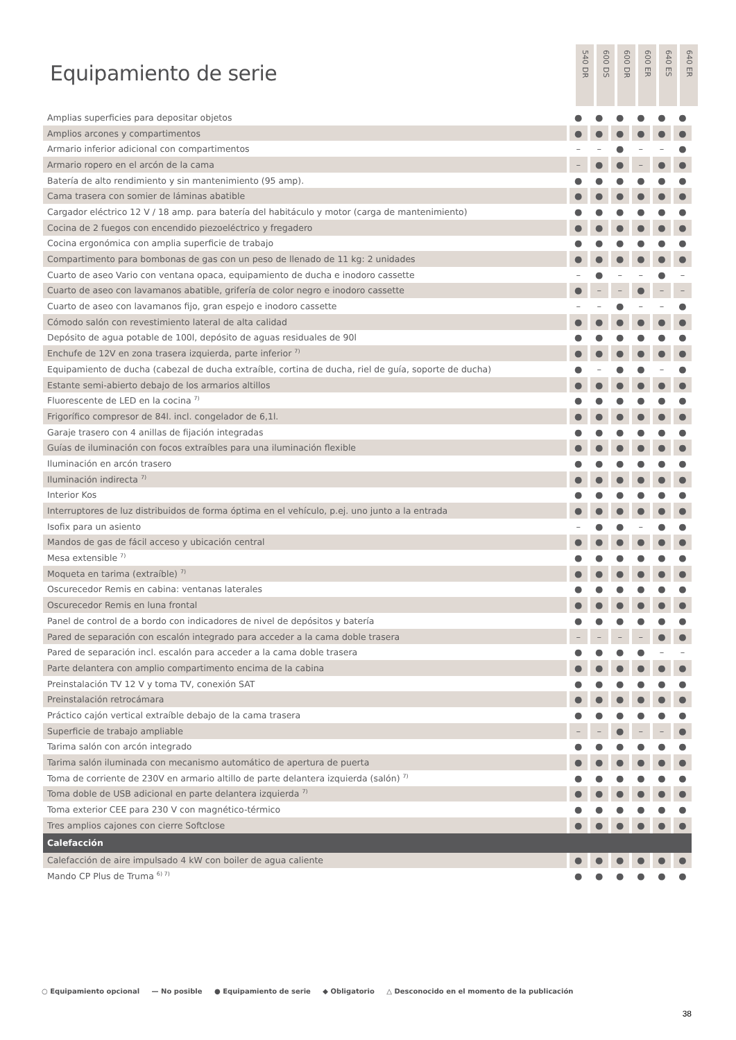Equipamiento de serie
540 DR
600 DS
600 DR
600 ER
640 ES
640 ER
| Amplias superficies para depositar objetos | ● | ● | ● | ● | ● | ● |
| Amplios arcones y compartimentos | ● | ● | ● | ● | ● | ● |
| Armario inferior adicional con compartimentos | – | – | ● | – | – | ● |
| Armario ropero en el arcón de la cama | – | ● | ● | – | ● | ● |
| Batería de alto rendimiento y sin mantenimiento (95 amp). | ● | ● | ● | ● | ● | ● |
| Cama trasera con somier de láminas abatible | ● | ● | ● | ● | ● | ● |
| Cargador eléctrico 12 V / 18 amp. para batería del habitáculo y motor (carga de mantenimiento) | ● | ● | ● | ● | ● | ● |
| Cocina de 2 fuegos con encendido piezoeléctrico y fregadero | ● | ● | ● | ● | ● | ● |
| Cocina ergonómica con amplia superficie de trabajo | ● | ● | ● | ● | ● | ● |
| Compartimento para bombonas de gas con un peso de llenado de 11 kg: 2 unidades | ● | ● | ● | ● | ● | ● |
| Cuarto de aseo Vario con ventana opaca, equipamiento de ducha e inodoro cassette | – | ● | – | – | ● | – |
| Cuarto de aseo con lavamanos abatible, grifería de color negro e inodoro cassette | ● | – | – | ● | – | – |
| Cuarto de aseo con lavamanos fijo, gran espejo e inodoro cassette | – | – | ● | – | – | ● |
| Cómodo salón con revestimiento lateral de alta calidad | ● | ● | ● | ● | ● | ● |
| Depósito de agua potable de 100l, depósito de aguas residuales de 90l | ● | ● | ● | ● | ● | ● |
| Enchufe de 12V en zona trasera izquierda, parte inferior <sup>7)</sup> | ● | ● | ● | ● | ● | ● |
| Equipamiento de ducha (cabezal de ducha extraíble, cortina de ducha, riel de guía, soporte de ducha) | ● | – | ● | ● | – | ● |
| Estante semi-abierto debajo de los armarios altillos | ● | ● | ● | ● | ● | ● |
| Fluorescente de LED en la cocina <sup>7)</sup> | ● | ● | ● | ● | ● | ● |
| Frigorífico compresor de 84l. incl. congelador de 6,1l. | ● | ● | ● | ● | ● | ● |
| Garaje trasero con 4 anillas de fijación integradas | ● | ● | ● | ● | ● | ● |
| Guías de iluminación con focos extraíbles para una iluminación flexible | ● | ● | ● | ● | ● | ● |
| Iluminación en arcón trasero | ● | ● | ● | ● | ● | ● |
| Iluminación indirecta <sup>7)</sup> | ● | ● | ● | ● | ● | ● |
| Interior Kos | ● | ● | ● | ● | ● | ● |
| Interruptores de luz distribuidos de forma óptima en el vehículo, p.ej. uno junto a la entrada | ● | ● | ● | ● | ● | ● |
| Isofix para un asiento | – | ● | ● | – | ● | ● |
| Mandos de gas de fácil acceso y ubicación central | ● | ● | ● | ● | ● | ● |
| Mesa extensible <sup>7)</sup> | ● | ● | ● | ● | ● | ● |
| Moqueta en tarima (extraíble) <sup>7)</sup> | ● | ● | ● | ● | ● | ● |
| Oscurecedor Remis en cabina: ventanas laterales | ● | ● | ● | ● | ● | ● |
| Oscurecedor Remis en luna frontal | ● | ● | ● | ● | ● | ● |
| Panel de control de a bordo con indicadores de nivel de depósitos y batería | ● | ● | ● | ● | ● | ● |
| Pared de separación con escalón integrado para acceder a la cama doble trasera | – | – | – | – | ● | ● |
| Pared de separación incl. escalón para acceder a la cama doble trasera | ● | ● | ● | ● | – | – |
| Parte delantera con amplio compartimento encima de la cabina | ● | ● | ● | ● | ● | ● |
| Preinstalación TV 12 V y toma TV, conexión SAT | ● | ● | ● | ● | ● | ● |
| Preinstalación retrocámara | ● | ● | ● | ● | ● | ● |
| Práctico cajón vertical extraíble debajo de la cama trasera | ● | ● | ● | ● | ● | ● |
| Superficie de trabajo ampliable | – | – | ● | – | – | ● |
| Tarima salón con arcón integrado | ● | ● | ● | ● | ● | ● |
| Tarima salón iluminada con mecanismo automático de apertura de puerta | ● | ● | ● | ● | ● | ● |
| Toma de corriente de 230V en armario altillo de parte delantera izquierda (salón) <sup>7)</sup> | ● | ● | ● | ● | ● | ● |
| Toma doble de USB adicional en parte delantera izquierda <sup>7)</sup> | ● | ● | ● | ● | ● | ● |
| Toma exterior CEE para 230 V con magnético-térmico | ● | ● | ● | ● | ● | ● |
| Tres amplios cajones con cierre Softclose | ● | ● | ● | ● | ● | ● |
| Calefacción | | | | | | |
| Calefacción de aire impulsado 4 kW con boiler de agua caliente | ● | ● | ● | ● | ● | ● |
| Mando CP Plus de Truma <sup>6) 7)</sup> | ● | ● | ● | ● | ● | ● |
○ Equipamiento opcional — No posible ● Equipamiento de serie ◆ Obligatorio △ Desconocido en el momento de la publicación
38